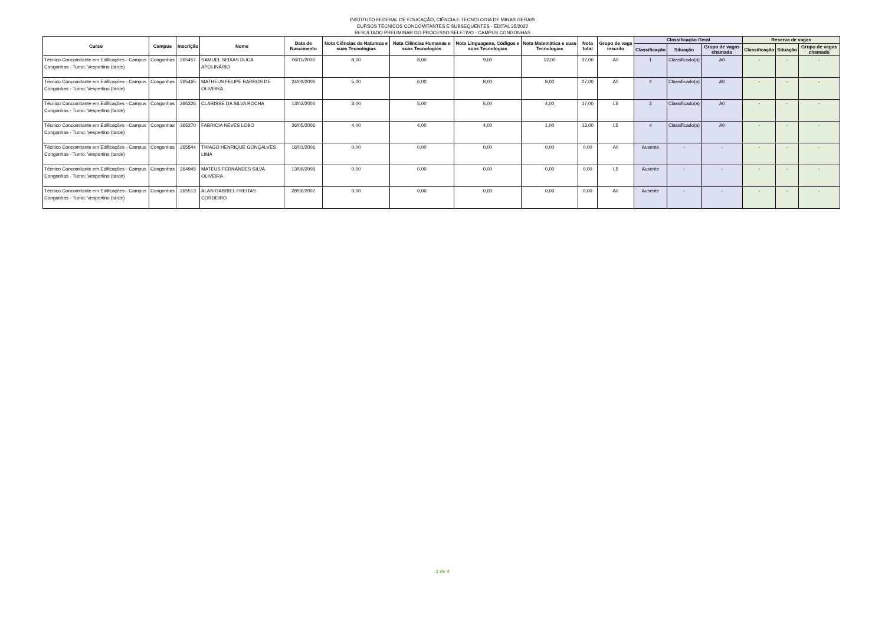INSTITUTO FEDERAL DE EDUCAÇÃO, CIÊNCIA E TECNOLOGIA DE MINAS GERAIS
CURSOS TÉCNICOS CONCOMITANTES E SUBSEQUENTES - EDITAL 35/2022
RESULTADO PRELIMINAR DO PROCESSO SELETIVO - CAMPUS CONGONHAS
| Curso | Campus | Inscrição | Nome | Data de Nascimento | Nota Ciências da Natureza e suas Tecnologias | Nota Ciências Humanas e suas Tecnologias | Nota Linguagens, Códigos e suas Tecnologias | Nota Matemática e suas Tecnologias | Nota total | Grupo de vaga inscrito | Classificação Geral | | | Reserva de vagas | | |
| --- | --- | --- | --- | --- | --- | --- | --- | --- | --- | --- | --- | --- | --- | --- | --- | --- |
| | | | | | | | | | | | Classificação | Situação | Grupo de vagas chamado | Classificação | Situação | Grupo de vagas chamado |
| Técnico Concomitante em Edificações - Campus Congonhas - Turno: Vespertino (tarde) | Congonhas | 265457 | SAMUEL SEIXAS DUCA APOLINÁRIO | 06/11/2006 | 8,00 | 8,00 | 9,00 | 12,00 | 37,00 | A0 | 1 | Classificado(a) | A0 | - | - | - |
| Técnico Concomitante em Edificações - Campus Congonhas - Turno: Vespertino (tarde) | Congonhas | 265465 | MATHEUS FELIPE BARROS DE OLIVEIRA | 24/09/2006 | 5,00 | 6,00 | 8,00 | 8,00 | 27,00 | A0 | 2 | Classificado(a) | A0 | - | - | - |
| Técnico Concomitante em Edificações - Campus Congonhas - Turno: Vespertino (tarde) | Congonhas | 265326 | CLARISSE DA SILVA ROCHA | 13/02/2004 | 3,00 | 5,00 | 5,00 | 4,00 | 17,00 | L5 | 3 | Classificado(a) | A0 | - | - | - |
| Técnico Concomitante em Edificações - Campus Congonhas - Turno: Vespertino (tarde) | Congonhas | 265370 | FABRICIA NEVES LOBO | 26/05/2006 | 4,00 | 4,00 | 4,00 | 1,00 | 13,00 | L5 | 4 | Classificado(a) | A0 | - | - | - |
| Técnico Concomitante em Edificações - Campus Congonhas - Turno: Vespertino (tarde) | Congonhas | 265544 | THIAGO HENRIQUE GONÇALVES LIMA | 16/01/2006 | 0,00 | 0,00 | 0,00 | 0,00 | 0,00 | A0 | Ausente | - | - | - | - | - |
| Técnico Concomitante em Edificações - Campus Congonhas - Turno: Vespertino (tarde) | Congonhas | 264945 | MATEUS FERNANDES SILVA OLIVEIRA | 13/09/2006 | 0,00 | 0,00 | 0,00 | 0,00 | 0,00 | L5 | Ausente | - | - | - | - | - |
| Técnico Concomitante em Edificações - Campus Congonhas - Turno: Vespertino (tarde) | Congonhas | 265513 | ALAN GABRIEL FREITAS CORDEIRO | 28/06/2007 | 0,00 | 0,00 | 0,00 | 0,00 | 0,00 | A0 | Ausente | - | - | - | - | - |
1 de 4